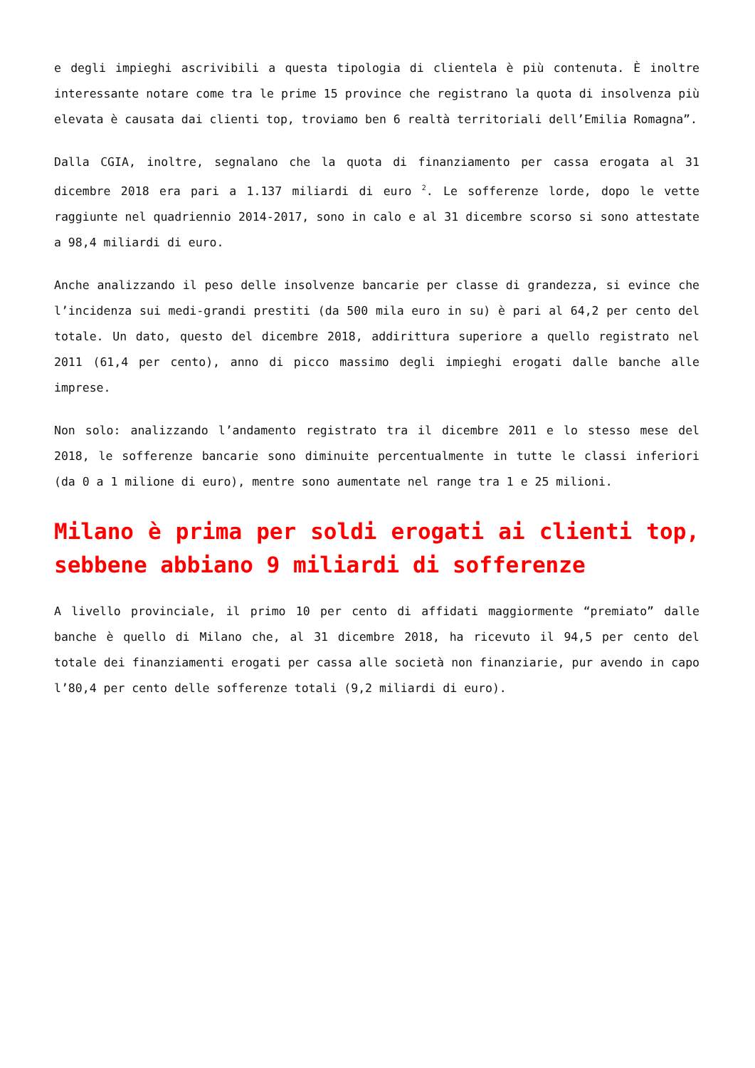e degli impieghi ascrivibili a questa tipologia di clientela è più contenuta. È inoltre interessante notare come tra le prime 15 province che registrano la quota di insolvenza più elevata è causata dai clienti top, troviamo ben 6 realtà territoriali dell’Emilia Romagna”.
Dalla CGIA, inoltre, segnalano che la quota di finanziamento per cassa erogata al 31 dicembre 2018 era pari a 1.137 miliardi di euro <sup>2</sup>. Le sofferenze lorde, dopo le vette raggiunte nel quadriennio 2014-2017, sono in calo e al 31 dicembre scorso si sono attestate a 98,4 miliardi di euro.
Anche analizzando il peso delle insolvenze bancarie per classe di grandezza, si evince che l’incidenza sui medi-grandi prestiti (da 500 mila euro in su) è pari al 64,2 per cento del totale. Un dato, questo del dicembre 2018, addirittura superiore a quello registrato nel 2011 (61,4 per cento), anno di picco massimo degli impieghi erogati dalle banche alle imprese.
Non solo: analizzando l’andamento registrato tra il dicembre 2011 e lo stesso mese del 2018, le sofferenze bancarie sono diminuite percentualmente in tutte le classi inferiori (da 0 a 1 milione di euro), mentre sono aumentate nel range tra 1 e 25 milioni.
Milano è prima per soldi erogati ai clienti top, sebbene abbiano 9 miliardi di sofferenze
A livello provinciale, il primo 10 per cento di affidati maggiormente “premiato” dalle banche è quello di Milano che, al 31 dicembre 2018, ha ricevuto il 94,5 per cento del totale dei finanziamenti erogati per cassa alle società non finanziarie, pur avendo in capo l’80,4 per cento delle sofferenze totali (9,2 miliardi di euro).